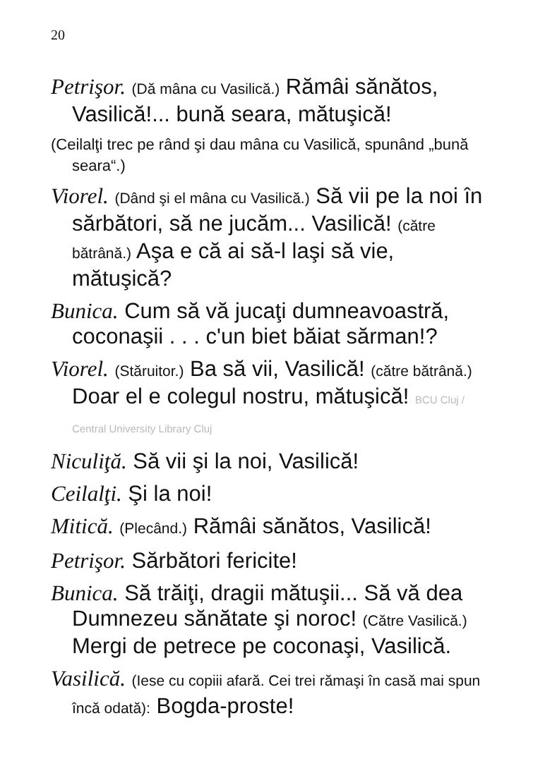20
Petrişor. (Dă mâna cu Vasilică.) Rămâi sănătos, Vasilică!... bună seara, mătuşică!
(Ceilalţi trec pe rând şi dau mâna cu Vasilică, spunând „bună seara“.)
Viorel. (Dând şi el mâna cu Vasilică.) Să vii pe la noi în sărbători, să ne jucăm... Vasilică! (către bătrână.) Aşa e că ai să-l laşi să vie, mătuşică?
Bunica. Cum să vă jucaţi dumneavoastră, coconaşii . . . c'un biet băiat sărman!?
Viorel. (Stăruitor.) Ba să vii, Vasilică! (către bătrână.) Doar el e colegul nostru, mătuşică! BCU Cluj / Central University Library Cluj
Niculiţă. Să vii şi la noi, Vasilică!
Ceilalţi. Şi la noi!
Mitică. (Plecând.) Rămâi sănătos, Vasilică!
Petrişor. Sărbători fericite!
Bunica. Să trăiţi, dragii mătuşii... Să vă dea Dumnezeu sănătate şi noroc! (Către Vasilică.) Mergi de petrece pe coconaşi, Vasilică.
Vasilică. (Iese cu copiii afară. Cei trei rămaşi în casă mai spun încă odată): Bogda-proste!